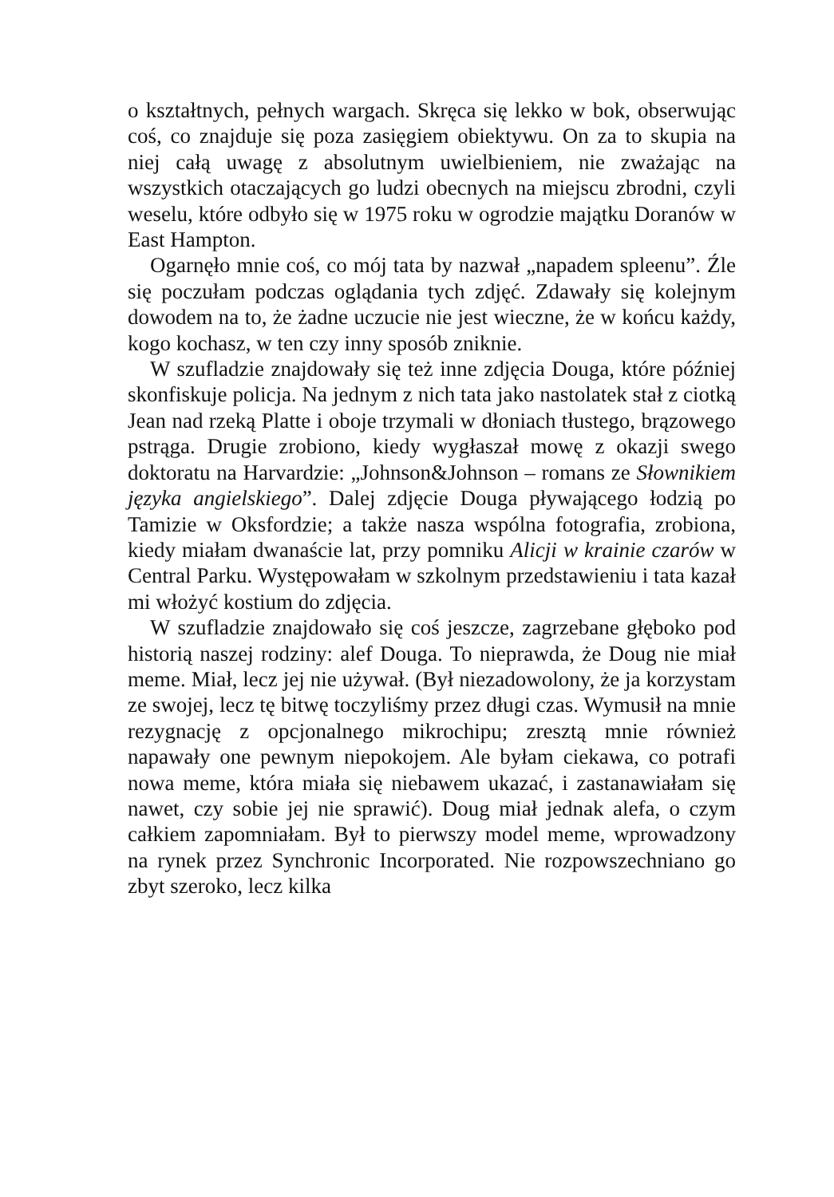o kształtnych, pełnych wargach. Skręca się lekko w bok, obserwując coś, co znajduje się poza zasięgiem obiektywu. On za to skupia na niej całą uwagę z absolutnym uwielbieniem, nie zważając na wszystkich otaczających go ludzi obecnych na miejscu zbrodni, czyli weselu, które odbyło się w 1975 roku w ogrodzie majątku Doranów w East Hampton.
Ogarnęło mnie coś, co mój tata by nazwał „napadem spleenu”. Źle się poczułam podczas oglądania tych zdjęć. Zdawały się kolejnym dowodem na to, że żadne uczucie nie jest wieczne, że w końcu każdy, kogo kochasz, w ten czy inny sposób zniknie.
W szufladzie znajdowały się też inne zdjęcia Douga, które później skonfiskuje policja. Na jednym z nich tata jako nastolatek stał z ciotką Jean nad rzeką Platte i oboje trzymali w dłoniach tłustego, brązowego pstrąga. Drugie zrobiono, kiedy wygłaszał mowę z okazji swego doktoratu na Harvardzie: „Johnson&Johnson – romans ze Słownikiem języka angielskiego”. Dalej zdjęcie Douga pływającego łodzią po Tamizie w Oksfordzie; a także nasza wspólna fotografia, zrobiona, kiedy miałam dwanaście lat, przy pomniku Alicji w krainie czarów w Central Parku. Występowałam w szkolnym przedstawieniu i tata kazał mi włożyć kostium do zdjęcia.
W szufladzie znajdowało się coś jeszcze, zagrzebane głęboko pod historią naszej rodziny: alef Douga. To nieprawda, że Doug nie miał meme. Miał, lecz jej nie używał. (Był niezadowolony, że ja korzystam ze swojej, lecz tę bitwę toczyliśmy przez długi czas. Wymusił na mnie rezygnację z opcjonalnego mikrochipu; zresztą mnie również napawały one pewnym niepokojem. Ale byłam ciekawa, co potrafi nowa meme, która miała się niebawem ukazać, i zastanawiałam się nawet, czy sobie jej nie sprawić). Doug miał jednak alefa, o czym całkiem zapomniałam. Był to pierwszy model meme, wprowadzony na rynek przez Synchronic Incorporated. Nie rozpowszechniano go zbyt szeroko, lecz kilka